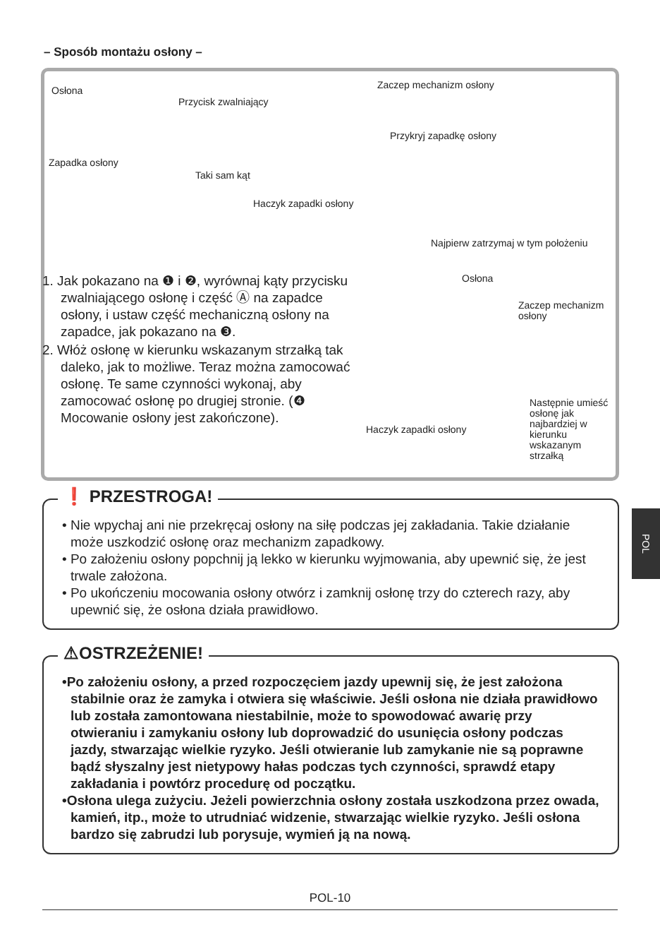– Sposób montażu osłony –
Osłona
Przycisk zwalniający
Zapadka osłony
Taki sam kąt
Zaczep mechanizm osłony
Przykryj zapadkę osłony
Haczyk zapadki osłony
Najpierw zatrzymaj w tym położeniu
Osłona
Zaczep mechanizm osłony
Haczyk zapadki osłony
Następnie umieść osłonę jak najbardziej w kierunku wskazanym strzałką
1. Jak pokazano na ❶ i ❷, wyrównaj kąty przycisku zwalniającego osłonę i część Ⓐ na zapadce osłony, i ustaw część mechaniczną osłony na zapadce, jak pokazano na ❸.
2. Włóż osłonę w kierunku wskazanym strzałką tak daleko, jak to możliwe. Teraz można zamocować osłonę. Te same czynności wykonaj, aby zamocować osłonę po drugiej stronie. (❹ Mocowanie osłony jest zakończone).
❗ PRZESTROGA!
• Nie wpychaj ani nie przekręcaj osłony na siłę podczas jej zakładania. Takie działanie może uszkodzić osłonę oraz mechanizm zapadkowy.
• Po założeniu osłony popchnij ją lekko w kierunku wyjmowania, aby upewnić się, że jest trwale założona.
• Po ukończeniu mocowania osłony otwórz i zamknij osłonę trzy do czterech razy, aby upewnić się, że osłona działa prawidłowo.
⚠OSTRZEŻENIE!
•Po założeniu osłony, a przed rozpoczęciem jazdy upewnij się, że jest założona stabilnie oraz że zamyka i otwiera się właściwie. Jeśli osłona nie działa prawidłowo lub została zamontowana niestabilnie, może to spowodować awarię przy otwieraniu i zamykaniu osłony lub doprowadzić do usunięcia osłony podczas jazdy, stwarzając wielkie ryzyko. Jeśli otwieranie lub zamykanie nie są poprawne bądź słyszalny jest nietypowy hałas podczas tych czynności, sprawdź etapy zakładania i powtórz procedurę od początku.
•Osłona ulega zużyciu. Jeżeli powierzchnia osłony została uszkodzona przez owada, kamień, itp., może to utrudniać widzenie, stwarzając wielkie ryzyko. Jeśli osłona bardzo się zabrudzi lub porysuje, wymień ją na nową.
POL
POL-10